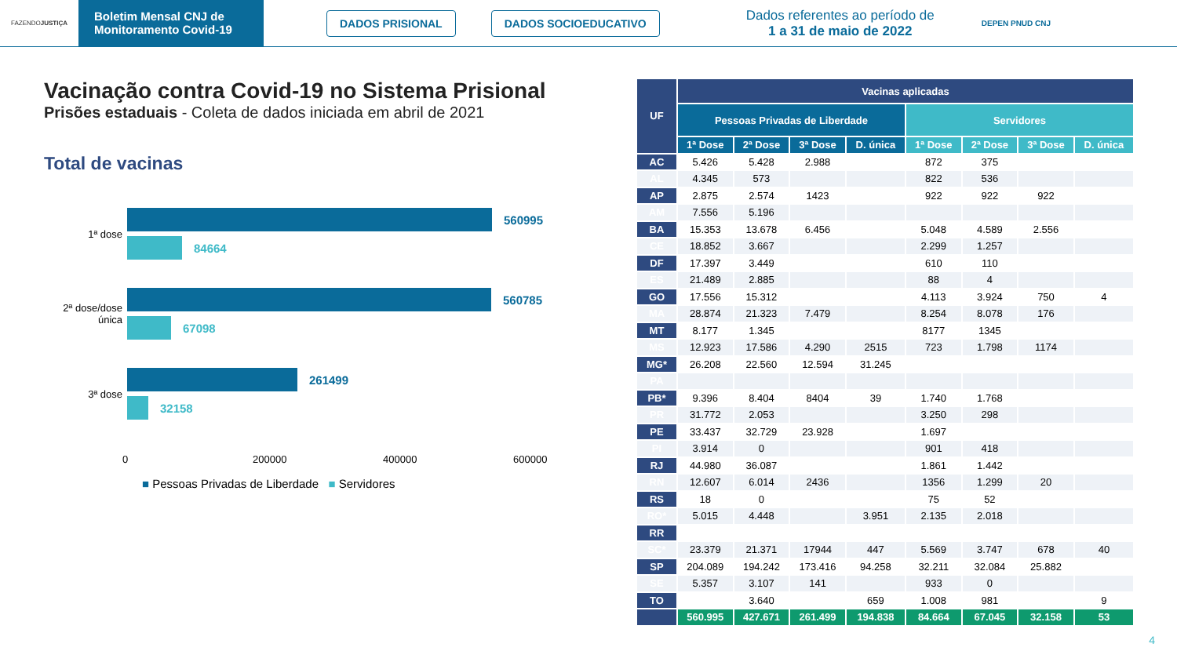FAZENDOJUSTIÇA
Boletim Mensal CNJ de Monitoramento Covid-19
DADOS PRISIONAL DADOS SOCIOEDUCATIVO
Dados referentes ao período de
1 a 31 de maio de 2022
DEPEN PNUD CNJ
Vacinação contra Covid-19 no Sistema Prisional
Prisões estaduais - Coleta de dados iniciada em abril de 2021
Total de vacinas
1ª dose
560995
84664
2ª dose/dose única
560785
67098
3ª dose
261499
32158
0 200000 400000 600000
■ Pessoas Privadas de Liberdade ■ Servidores
| UF | Vacinas aplicadas | | | | | | | |
| --- | --- | --- | --- | --- | --- | --- | --- | --- |
| | Pessoas Privadas de Liberdade | | | | Servidores | | | |
| | 1ª Dose | 2ª Dose | 3ª Dose | D. única | 1ª Dose | 2ª Dose | 3ª Dose | D. única |
| AC | 5.426 | 5.428 | 2.988 | | 872 | 375 | | |
| AL | 4.345 | 573 | | | 822 | 536 | | |
| AP | 2.875 | 2.574 | 1423 | | 922 | 922 | 922 | |
| AM | 7.556 | 5.196 | | | | | | |
| BA | 15.353 | 13.678 | 6.456 | | 5.048 | 4.589 | 2.556 | |
| CE | 18.852 | 3.667 | | | 2.299 | 1.257 | | |
| DF | 17.397 | 3.449 | | | 610 | 110 | | |
| ES | 21.489 | 2.885 | | | 88 | 4 | | |
| GO | 17.556 | 15.312 | | | 4.113 | 3.924 | 750 | 4 |
| MA | 28.874 | 21.323 | 7.479 | | 8.254 | 8.078 | 176 | |
| MT | 8.177 | 1.345 | | | 8177 | 1345 | | |
| MS | 12.923 | 17.586 | 4.290 | 2515 | 723 | 1.798 | 1174 | |
| MG* | 26.208 | 22.560 | 12.594 | 31.245 | | | | |
| PA | | | | | | | | |
| PB* | 9.396 | 8.404 | 8404 | 39 | 1.740 | 1.768 | | |
| PR | 31.772 | 2.053 | | | 3.250 | 298 | | |
| PE | 33.437 | 32.729 | 23.928 | | 1.697 | | | |
| PI | 3.914 | 0 | | | 901 | 418 | | |
| RJ | 44.980 | 36.087 | | | 1.861 | 1.442 | | |
| RN | 12.607 | 6.014 | 2436 | | 1356 | 1.299 | 20 | |
| RS | 18 | 0 | | | 75 | 52 | | |
| RO* | 5.015 | 4.448 | | 3.951 | 2.135 | 2.018 | | |
| RR | | | | | | | | |
| SC* | 23.379 | 21.371 | 17944 | 447 | 5.569 | 3.747 | 678 | 40 |
| SP | 204.089 | 194.242 | 173.416 | 94.258 | 32.211 | 32.084 | 25.882 | |
| SE | 5.357 | 3.107 | 141 | | 933 | 0 | | |
| TO | | 3.640 | | 659 | 1.008 | 981 | | 9 |
| | 560.995 | 427.671 | 261.499 | 194.838 | 84.664 | 67.045 | 32.158 | 53 |
4